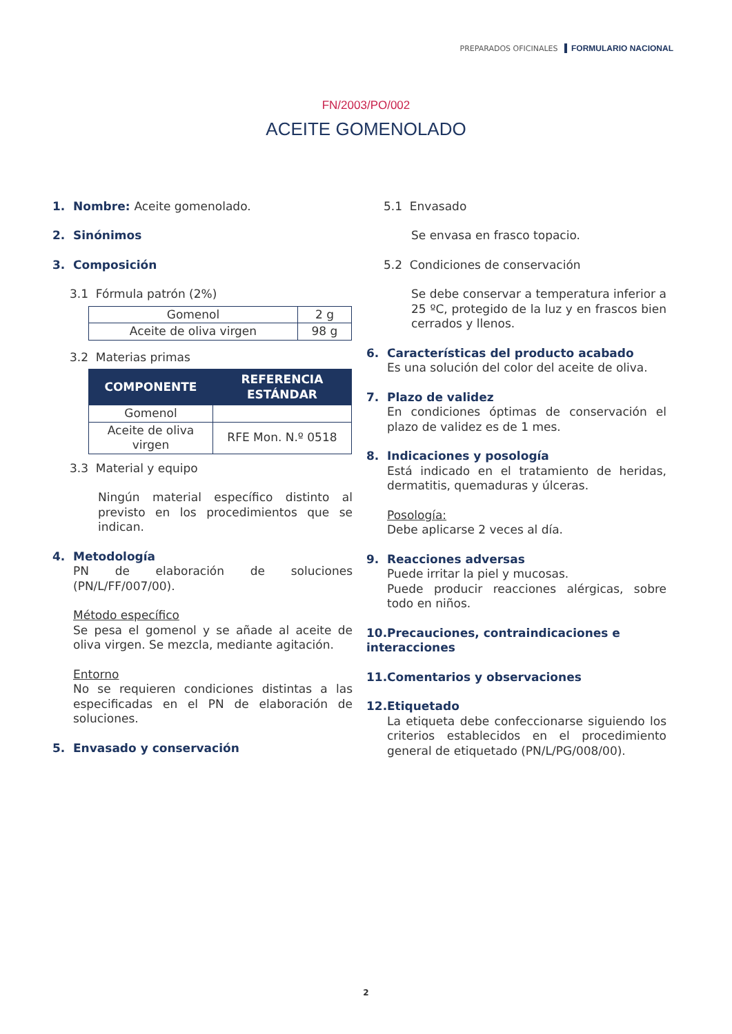PREPARADOS OFICINALES FORMULARIO NACIONAL
FN/2003/PO/002
ACEITE GOMENOLADO
1. Nombre: Aceite gomenolado.
2. Sinónimos
3. Composición
3.1 Fórmula patrón (2%)
| Gomenol | 2 g |
| Aceite de oliva virgen | 98 g |
3.2 Materias primas
| COMPONENTE | REFERENCIA ESTÁNDAR |
| --- | --- |
| Gomenol | |
| Aceite de oliva virgen | RFE Mon. N.º 0518 |
3.3 Material y equipo
Ningún material específico distinto al previsto en los procedimientos que se indican.
4. Metodología
PN de elaboración de soluciones (PN/L/FF/007/00).
Método específico
Se pesa el gomenol y se añade al aceite de oliva virgen. Se mezcla, mediante agitación.
Entorno
No se requieren condiciones distintas a las especificadas en el PN de elaboración de soluciones.
5. Envasado y conservación
5.1 Envasado
Se envasa en frasco topacio.
5.2 Condiciones de conservación
Se debe conservar a temperatura inferior a 25 ºC, protegido de la luz y en frascos bien cerrados y llenos.
6. Características del producto acabado
Es una solución del color del aceite de oliva.
7. Plazo de validez
En condiciones óptimas de conservación el plazo de validez es de 1 mes.
8. Indicaciones y posología
Está indicado en el tratamiento de heridas, dermatitis, quemaduras y úlceras.
Posología:
Debe aplicarse 2 veces al día.
9. Reacciones adversas
Puede irritar la piel y mucosas.
Puede producir reacciones alérgicas, sobre todo en niños.
10. Precauciones, contraindicaciones e interacciones
11. Comentarios y observaciones
12. Etiquetado
La etiqueta debe confeccionarse siguiendo los criterios establecidos en el procedimiento general de etiquetado (PN/L/PG/008/00).
2